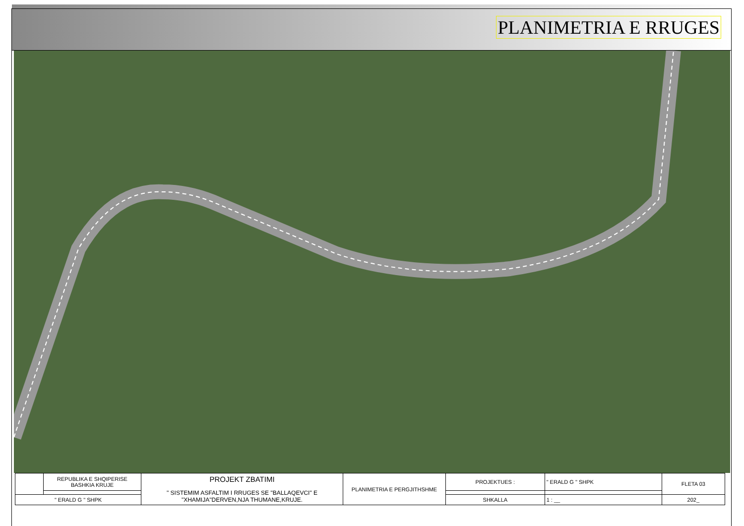PLANIMETRIA E RRUGES
| | REPUBLIKA E SHQIPERISE BASHKIA KRUJE | PROJEKT ZBATIMI " SISTEMIM ASFALTIM I RRUGES SE "BALLAQEVCI" E "XHAMIJA"DERVEN,NJA THUMANE,KRUJE. | PLANIMETRIA E PERGJITHSHME | PROJEKTUES : | " ERALD G " SHPK | FLETA 03 |
| " ERALD G " SHPK | | | | SHKALLA | 1 : __ | 202_ |